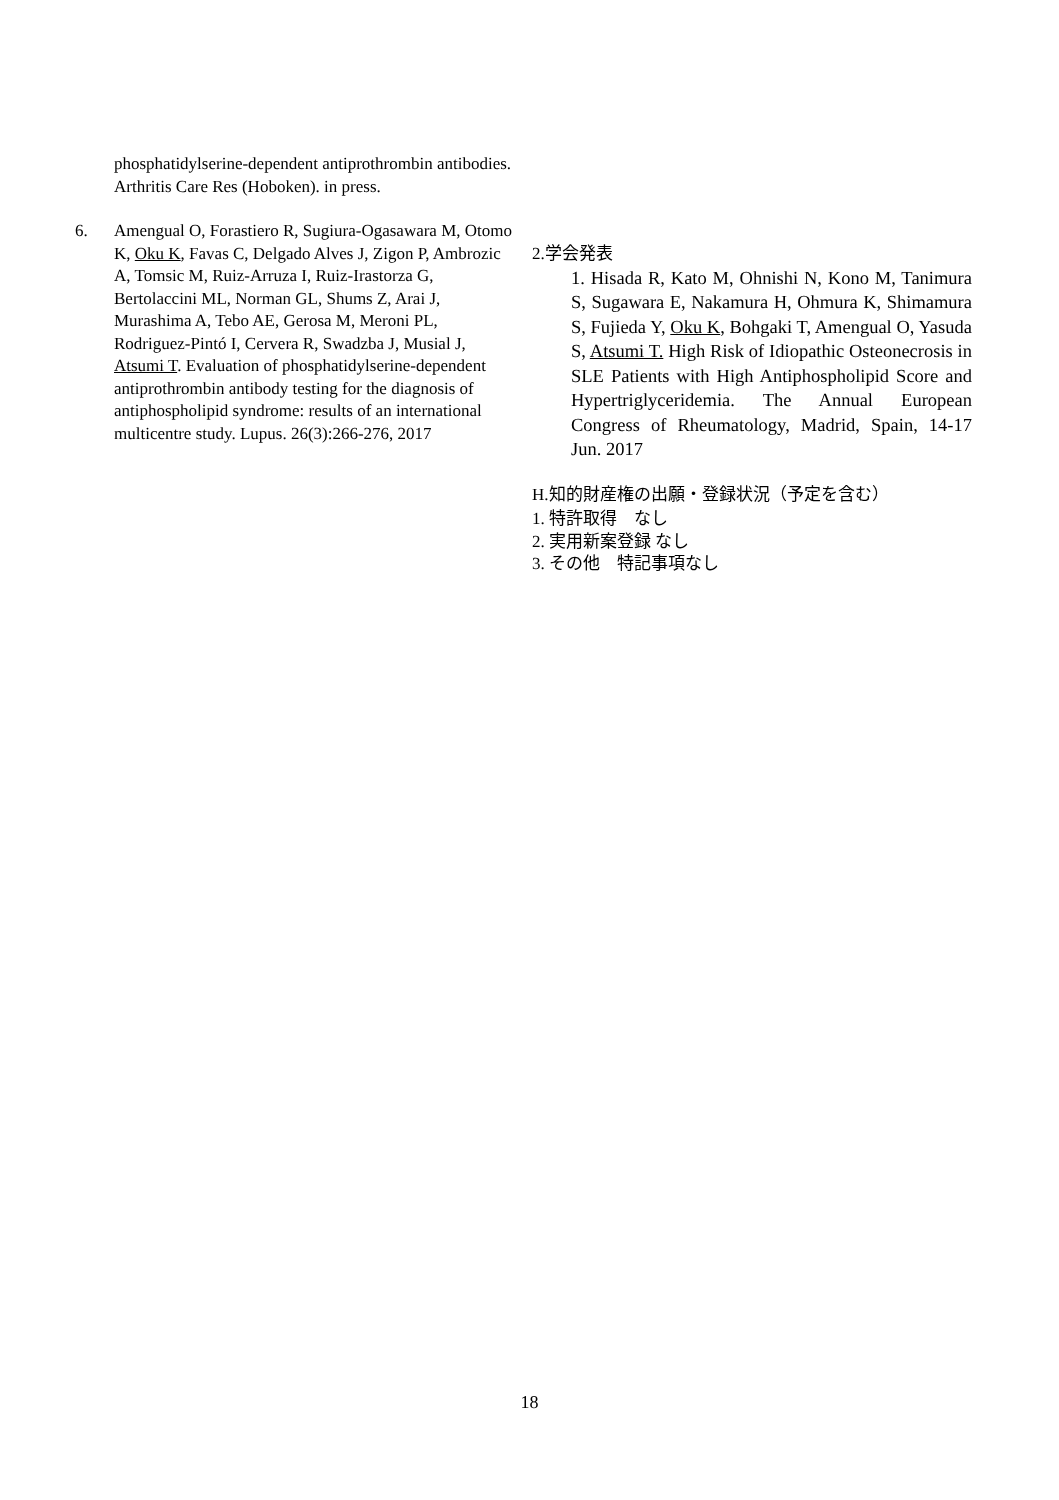phosphatidylserine-dependent antiprothrombin antibodies. Arthritis Care Res (Hoboken). in press.
6. Amengual O, Forastiero R, Sugiura-Ogasawara M, Otomo K, Oku K, Favas C, Delgado Alves J, Zigon P, Ambrozic A, Tomsic M, Ruiz-Arruza I, Ruiz-Irastorza G, Bertolaccini ML, Norman GL, Shums Z, Arai J, Murashima A, Tebo AE, Gerosa M, Meroni PL, Rodriguez-Pintó I, Cervera R, Swadzba J, Musial J, Atsumi T. Evaluation of phosphatidylserine-dependent antiprothrombin antibody testing for the diagnosis of antiphospholipid syndrome: results of an international multicentre study. Lupus. 26(3):266-276, 2017
2.学会発表
1. Hisada R, Kato M, Ohnishi N, Kono M, Tanimura S, Sugawara E, Nakamura H, Ohmura K, Shimamura S, Fujieda Y, Oku K, Bohgaki T, Amengual O, Yasuda S, Atsumi T. High Risk of Idiopathic Osteonecrosis in SLE Patients with High Antiphospholipid Score and Hypertriglyceridemia. The Annual European Congress of Rheumatology, Madrid, Spain, 14-17 Jun. 2017
H.知的財産権の出願・登録状況（予定を含む）
1. 特許取得　なし
2. 実用新案登録 なし
3. その他　特記事項なし
18